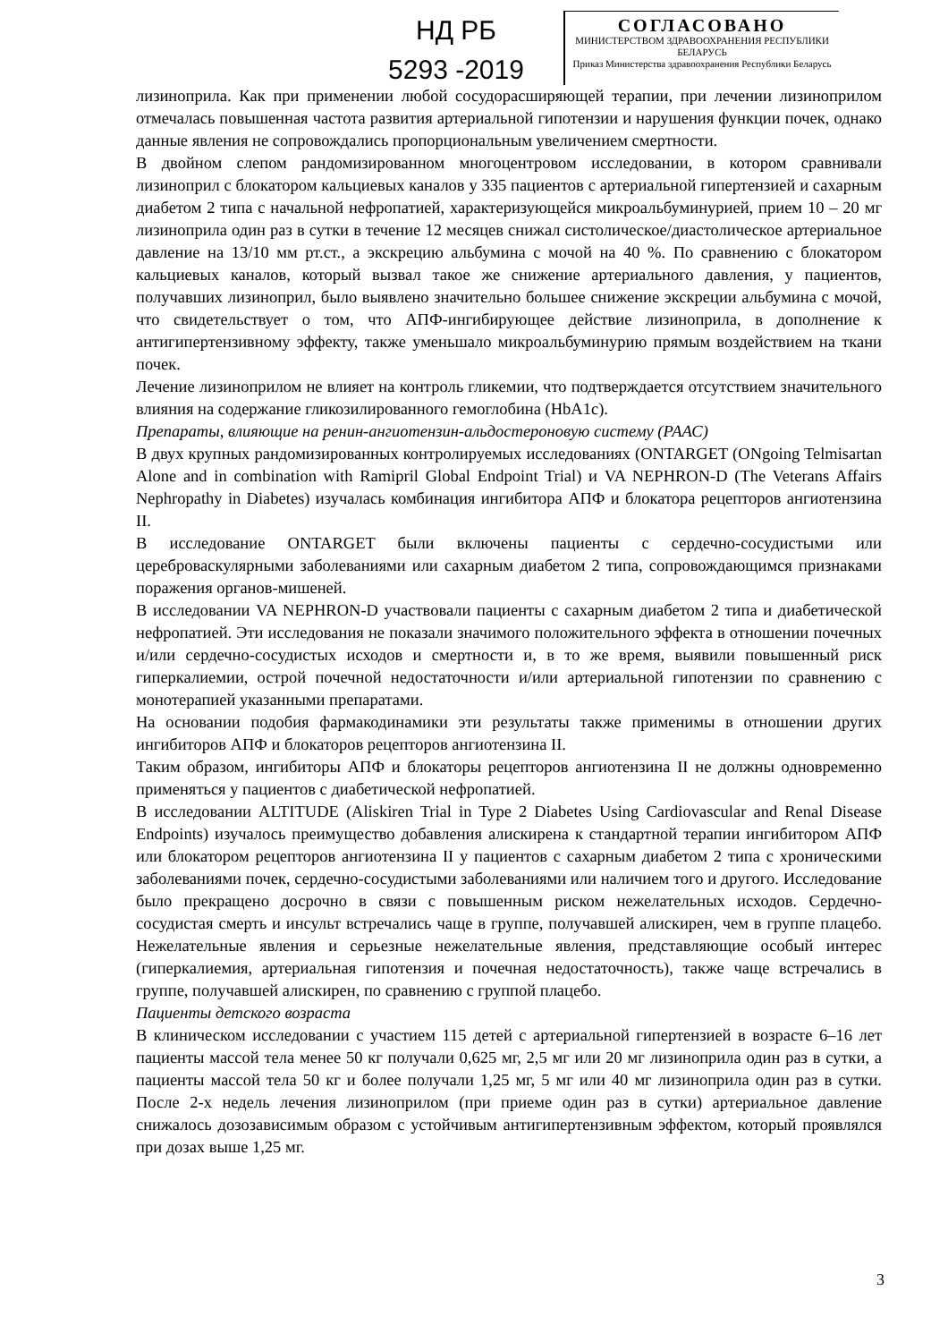НД РБ
5293 -2019
СОГЛАСОВАНО
МИНИСТЕРСТВОМ ЗДРАВООХРАНЕНИЯ РЕСПУБЛИКИ БЕЛАРУСЬ
Приказ Министерства здравоохранения Республики Беларусь
лизиноприла. Как при применении любой сосудорасширяющей терапии, при лечении лизиноприлом отмечалась повышенная частота развития артериальной гипотензии и нарушения функции почек, однако данные явления не сопровождались пропорциональным увеличением смертности.
В двойном слепом рандомизированном многоцентровом исследовании, в котором сравнивали лизиноприл с блокатором кальциевых каналов у 335 пациентов с артериальной гипертензией и сахарным диабетом 2 типа с начальной нефропатией, характеризующейся микроальбуминурией, прием 10 – 20 мг лизиноприла один раз в сутки в течение 12 месяцев снижал систолическое/диастолическое артериальное давление на 13/10 мм рт.ст., а экскрецию альбумина с мочой на 40 %. По сравнению с блокатором кальциевых каналов, который вызвал такое же снижение артериального давления, у пациентов, получавших лизиноприл, было выявлено значительно большее снижение экскреции альбумина с мочой, что свидетельствует о том, что АПФ-ингибирующее действие лизиноприла, в дополнение к антигипертензивному эффекту, также уменьшало микроальбуминурию прямым воздействием на ткани почек.
Лечение лизиноприлом не влияет на контроль гликемии, что подтверждается отсутствием значительного влияния на содержание гликозилированного гемоглобина (HbA1c).
Препараты, влияющие на ренин-ангиотензин-альдостероновую систему (РААС)
В двух крупных рандомизированных контролируемых исследованиях (ONTARGET (ONgoing Telmisartan Alone and in combination with Ramipril Global Endpoint Trial) и VA NEPHRON-D (The Veterans Affairs Nephropathy in Diabetes) изучалась комбинация ингибитора АПФ и блокатора рецепторов ангиотензина II.
В исследование ONTARGET были включены пациенты с сердечно-сосудистыми или цереброваскулярными заболеваниями или сахарным диабетом 2 типа, сопровождающимся признаками поражения органов-мишеней.
В исследовании VA NEPHRON-D участвовали пациенты с сахарным диабетом 2 типа и диабетической нефропатией. Эти исследования не показали значимого положительного эффекта в отношении почечных и/или сердечно-сосудистых исходов и смертности и, в то же время, выявили повышенный риск гиперкалиемии, острой почечной недостаточности и/или артериальной гипотензии по сравнению с монотерапией указанными препаратами.
На основании подобия фармакодинамики эти результаты также применимы в отношении других ингибиторов АПФ и блокаторов рецепторов ангиотензина II.
Таким образом, ингибиторы АПФ и блокаторы рецепторов ангиотензина II не должны одновременно применяться у пациентов с диабетической нефропатией.
В исследовании ALTITUDE (Aliskiren Trial in Type 2 Diabetes Using Cardiovascular and Renal Disease Endpoints) изучалось преимущество добавления алискирена к стандартной терапии ингибитором АПФ или блокатором рецепторов ангиотензина II у пациентов с сахарным диабетом 2 типа с хроническими заболеваниями почек, сердечно-сосудистыми заболеваниями или наличием того и другого. Исследование было прекращено досрочно в связи с повышенным риском нежелательных исходов. Сердечно-сосудистая смерть и инсульт встречались чаще в группе, получавшей алискирен, чем в группе плацебо. Нежелательные явления и серьезные нежелательные явления, представляющие особый интерес (гиперкалиемия, артериальная гипотензия и почечная недостаточность), также чаще встречались в группе, получавшей алискирен, по сравнению с группой плацебо.
Пациенты детского возраста
В клиническом исследовании с участием 115 детей с артериальной гипертензией в возрасте 6–16 лет пациенты массой тела менее 50 кг получали 0,625 мг, 2,5 мг или 20 мг лизиноприла один раз в сутки, а пациенты массой тела 50 кг и более получали 1,25 мг, 5 мг или 40 мг лизиноприла один раз в сутки. После 2-х недель лечения лизиноприлом (при приеме один раз в сутки) артериальное давление снижалось дозозависимым образом с устойчивым антигипертензивным эффектом, который проявлялся при дозах выше 1,25 мг.
3